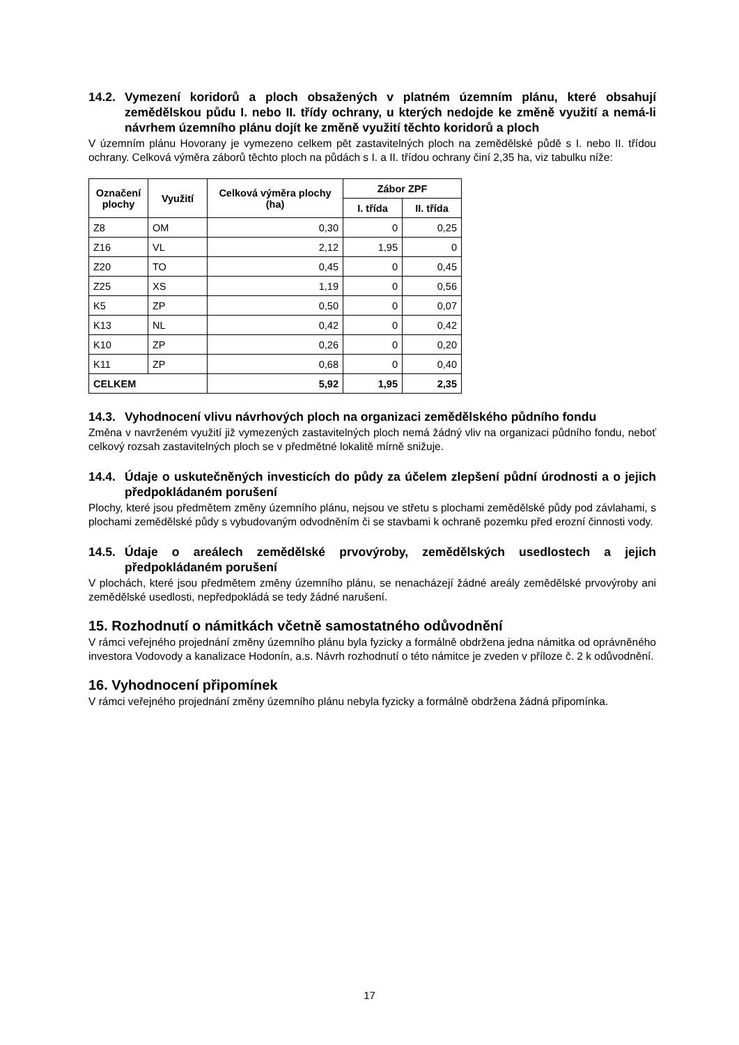14.2. Vymezení koridorů a ploch obsažených v platném územním plánu, které obsahují zemědělskou půdu I. nebo II. třídy ochrany, u kterých nedojde ke změně využití a nemá-li návrhem územního plánu dojít ke změně využití těchto koridorů a ploch
V územním plánu Hovorany je vymezeno celkem pět zastavitelných ploch na zemědělské půdě s I. nebo II. třídou ochrany. Celková výměra záborů těchto ploch na půdách s I. a II. třídou ochrany činí 2,35 ha, viz tabulku níže:
| Označení plochy | Využití | Celková výměra plochy (ha) | Zábor ZPF | |
| --- | --- | --- | --- | --- |
| | | | I. třída | II. třída |
| Z8 | OM | 0,30 | 0 | 0,25 |
| Z16 | VL | 2,12 | 1,95 | 0 |
| Z20 | TO | 0,45 | 0 | 0,45 |
| Z25 | XS | 1,19 | 0 | 0,56 |
| K5 | ZP | 0,50 | 0 | 0,07 |
| K13 | NL | 0,42 | 0 | 0,42 |
| K10 | ZP | 0,26 | 0 | 0,20 |
| K11 | ZP | 0,68 | 0 | 0,40 |
| CELKEM | | 5,92 | 1,95 | 2,35 |
14.3. Vyhodnocení vlivu návrhových ploch na organizaci zemědělského půdního fondu
Změna v navrženém využití již vymezených zastavitelných ploch nemá žádný vliv na organizaci půdního fondu, neboť celkový rozsah zastavitelných ploch se v předmětné lokalitě mírně snižuje.
14.4. Údaje o uskutečněných investicích do půdy za účelem zlepšení půdní úrodnosti a o jejich předpokládaném porušení
Plochy, které jsou předmětem změny územního plánu, nejsou ve střetu s plochami zemědělské půdy pod závlahami, s plochami zemědělské půdy s vybudovaným odvodněním či se stavbami k ochraně pozemku před erozní činnosti vody.
14.5. Údaje o areálech zemědělské prvovýroby, zemědělských usedlostech a jejich předpokládaném porušení
V plochách, které jsou předmětem změny územního plánu, se nenacházejí žádné areály zemědělské prvovýroby ani zemědělské usedlosti, nepředpokládá se tedy žádné narušení.
15. Rozhodnutí o námitkách včetně samostatného odůvodnění
V rámci veřejného projednání změny územního plánu byla fyzicky a formálně obdržena jedna námitka od oprávněného investora Vodovody a kanalizace Hodonín, a.s. Návrh rozhodnutí o této námitce je zveden v příloze č. 2 k odůvodnění.
16. Vyhodnocení připomínek
V rámci veřejného projednání změny územního plánu nebyla fyzicky a formálně obdržena žádná připomínka.
17